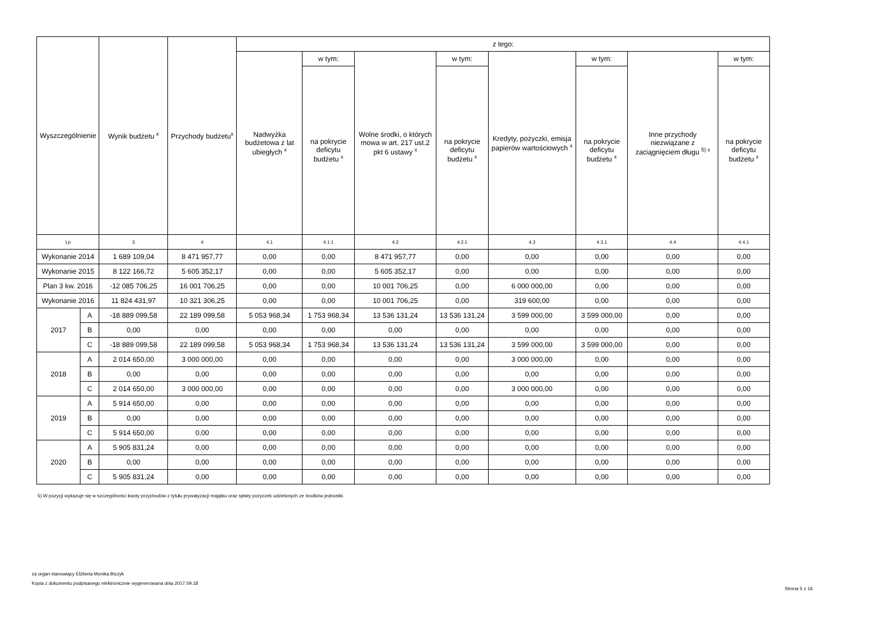| Wyszczególnienie | | Wynik budżetu <sup>x</sup> | Przychody budżetu<sup>x</sup> | z tego: | | | | | | | |
| --- | --- | --- | --- | --- | --- | --- | --- | --- | --- | --- | --- |
| | | | | Nadwyżka budżetowa z lat ubiegłych <sup>x</sup> | w tym: | Wolne środki, o których mowa w art. 217 ust.2 pkt 6 ustawy <sup>x</sup> | w tym: | Kredyty, pożyczki, emisja papierów wartościowych <sup>x</sup> | w tym: | Inne przychody niezwiązane z zaciągnięciem długu <sup>5) x</sup> | w tym: |
| | | | | | na pokrycie deficytu budżetu <sup>x</sup> | | na pokrycie deficytu budżetu <sup>x</sup> | | na pokrycie deficytu budżetu <sup>x</sup> | | na pokrycie deficytu budżetu <sup>x</sup> |
| Lp | | 3 | 4 | 4.1 | 4.1.1 | 4.2 | 4.2.1 | 4.3 | 4.3.1 | 4.4 | 4.4.1 |
| Wykonanie 2014 | | 1 689 109,04 | 8 471 957,77 | 0,00 | 0,00 | 8 471 957,77 | 0,00 | 0,00 | 0,00 | 0,00 | 0,00 |
| Wykonanie 2015 | | 8 122 166,72 | 5 605 352,17 | 0,00 | 0,00 | 5 605 352,17 | 0,00 | 0,00 | 0,00 | 0,00 | 0,00 |
| Plan 3 kw. 2016 | | -12 085 706,25 | 16 001 706,25 | 0,00 | 0,00 | 10 001 706,25 | 0,00 | 6 000 000,00 | 0,00 | 0,00 | 0,00 |
| Wykonanie 2016 | | 11 824 431,97 | 10 321 306,25 | 0,00 | 0,00 | 10 001 706,25 | 0,00 | 319 600,00 | 0,00 | 0,00 | 0,00 |
| 2017 | A | -18 889 099,58 | 22 189 099,58 | 5 053 968,34 | 1 753 968,34 | 13 536 131,24 | 13 536 131,24 | 3 599 000,00 | 3 599 000,00 | 0,00 | 0,00 |
| | B | 0,00 | 0,00 | 0,00 | 0,00 | 0,00 | 0,00 | 0,00 | 0,00 | 0,00 | 0,00 |
| | C | -18 889 099,58 | 22 189 099,58 | 5 053 968,34 | 1 753 968,34 | 13 536 131,24 | 13 536 131,24 | 3 599 000,00 | 3 599 000,00 | 0,00 | 0,00 |
| 2018 | A | 2 014 650,00 | 3 000 000,00 | 0,00 | 0,00 | 0,00 | 0,00 | 3 000 000,00 | 0,00 | 0,00 | 0,00 |
| | B | 0,00 | 0,00 | 0,00 | 0,00 | 0,00 | 0,00 | 0,00 | 0,00 | 0,00 | 0,00 |
| | C | 2 014 650,00 | 3 000 000,00 | 0,00 | 0,00 | 0,00 | 0,00 | 3 000 000,00 | 0,00 | 0,00 | 0,00 |
| 2019 | A | 5 914 650,00 | 0,00 | 0,00 | 0,00 | 0,00 | 0,00 | 0,00 | 0,00 | 0,00 | 0,00 |
| | B | 0,00 | 0,00 | 0,00 | 0,00 | 0,00 | 0,00 | 0,00 | 0,00 | 0,00 | 0,00 |
| | C | 5 914 650,00 | 0,00 | 0,00 | 0,00 | 0,00 | 0,00 | 0,00 | 0,00 | 0,00 | 0,00 |
| 2020 | A | 5 905 831,24 | 0,00 | 0,00 | 0,00 | 0,00 | 0,00 | 0,00 | 0,00 | 0,00 | 0,00 |
| | B | 0,00 | 0,00 | 0,00 | 0,00 | 0,00 | 0,00 | 0,00 | 0,00 | 0,00 | 0,00 |
| | C | 5 905 831,24 | 0,00 | 0,00 | 0,00 | 0,00 | 0,00 | 0,00 | 0,00 | 0,00 | 0,00 |
5) W pozycji wykazuje się w szczególności kwoty przychodów z tytułu prywatyzacji majątku oraz spłaty pożyczek udzielonych ze środków jednostki.
za organ stanowiący Elżbieta Monika Biczyk
Kopia z dokumentu podpisanego elektronicznie wygenerowana dnia 2017.09.18
Strona 5 z 16